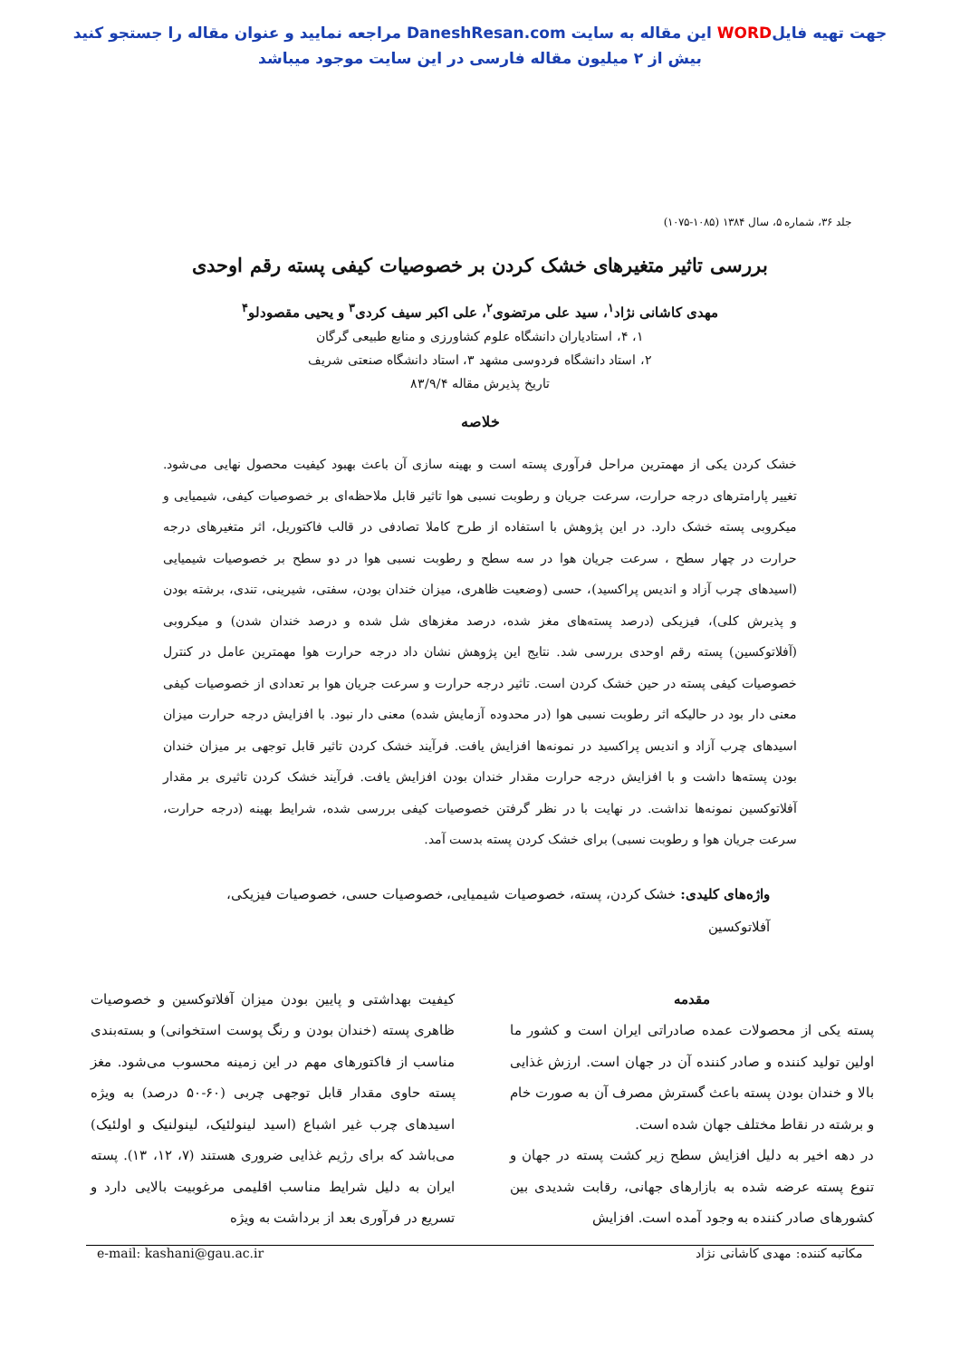جهت تهیه فایلWORD این مقاله به سایت DaneshResan.com مراجعه نمایید و عنوان مقاله را جستجو کنید
بیش از ۲ میلیون مقاله فارسی در این سایت موجود میباشد
جلد ۳۶، شماره ۵، سال ۱۳۸۴ (۱۰۸۵-۱۰۷۵)
بررسی تاثیر متغیرهای خشک کردن بر خصوصیات کیفی پسته رقم اوحدی
مهدی کاشانی نژاد<sup>۱</sup>، سید علی مرتضوی<sup>۲</sup>، علی اکبر سیف کردی<sup>۳</sup> و یحیی مقصودلو<sup>۴</sup>
۱، ۴، استادیاران دانشگاه علوم کشاورزی و منابع طبیعی گرگان
۲، استاد دانشگاه فردوسی مشهد ۳، استاد دانشگاه صنعتی شریف
تاریخ پذیرش مقاله ۸۳/۹/۴
خلاصه
خشک کردن یکی از مهمترین مراحل فرآوری پسته است و بهینه سازی آن باعث بهبود کیفیت محصول نهایی می‌شود. تغییر پارامترهای درجه حرارت، سرعت جریان و رطوبت نسبی هوا تاثیر قابل ملاحظه‌ای بر خصوصیات کیفی، شیمیایی و میکروبی پسته خشک دارد. در این پژوهش با استفاده از طرح کاملا تصادفی در قالب فاکتوریل، اثر متغیرهای درجه حرارت در چهار سطح ، سرعت جریان هوا در سه سطح و رطوبت نسبی هوا در دو سطح بر خصوصیات شیمیایی (اسیدهای چرب آزاد و اندیس پراکسید)، حسی (وضعیت ظاهری، میزان خندان بودن، سفتی، شیرینی، تندی، برشته بودن و پذیرش کلی)، فیزیکی (درصد پسته‌های مغز شده، درصد مغزهای شل شده و درصد خندان شدن) و میکروبی (آفلاتوکسین) پسته رقم اوحدی بررسی شد. نتایج این پژوهش نشان داد درجه حرارت هوا مهمترین عامل در کنترل خصوصیات کیفی پسته در حین خشک کردن است. تاثیر درجه حرارت و سرعت جریان هوا بر تعدادی از خصوصیات کیفی معنی دار بود در حالیکه اثر رطوبت نسبی هوا (در محدوده آزمایش شده) معنی دار نبود. با افزایش درجه حرارت میزان اسیدهای چرب آزاد و اندیس پراکسید در نمونه‌ها افزایش یافت. فرآیند خشک کردن تاثیر قابل توجهی بر میزان خندان بودن پسته‌ها داشت و با افزایش درجه حرارت مقدار خندان بودن افزایش یافت. فرآیند خشک کردن تاثیری بر مقدار آفلاتوکسین نمونه‌ها نداشت. در نهایت با در نظر گرفتن خصوصیات کیفی بررسی شده، شرایط بهینه (درجه حرارت، سرعت جریان هوا و رطوبت نسبی) برای خشک کردن پسته بدست آمد.
واژه‌های کلیدی: خشک کردن، پسته، خصوصیات شیمیایی، خصوصیات حسی، خصوصیات فیزیکی، آفلاتوکسین
مقدمه
پسته یکی از محصولات عمده صادراتی ایران است و کشور ما اولین تولید کننده و صادر کننده آن در جهان است. ارزش غذایی بالا و خندان بودن پسته باعث گسترش مصرف آن به صورت خام و برشته در نقاط مختلف جهان شده است.
در دهه اخیر به دلیل افزایش سطح زیر کشت پسته در جهان و تنوع پسته عرضه شده به بازارهای جهانی، رقابت شدیدی بین کشورهای صادر کننده به وجود آمده است. افزایش
کیفیت بهداشتی و پایین بودن میزان آفلاتوکسین و خصوصیات ظاهری پسته (خندان بودن و رنگ پوست استخوانی) و بسته‌بندی مناسب از فاکتورهای مهم در این زمینه محسوب می‌شود. مغز پسته حاوی مقدار قابل توجهی چربی (۶۰-۵۰ درصد) به ویژه اسیدهای چرب غیر اشباع (اسید لینولئیک، لینولنیک و اولئیک) می‌باشد که برای رژیم غذایی ضروری هستند (۷، ۱۲، ۱۳). پسته ایران به دلیل شرایط مناسب اقلیمی مرغوبیت بالایی دارد و تسریع در فرآوری بعد از برداشت به ویژه
مکاتبه کننده: مهدی کاشانی نژاد e-mail: kashani@gau.ac.ir